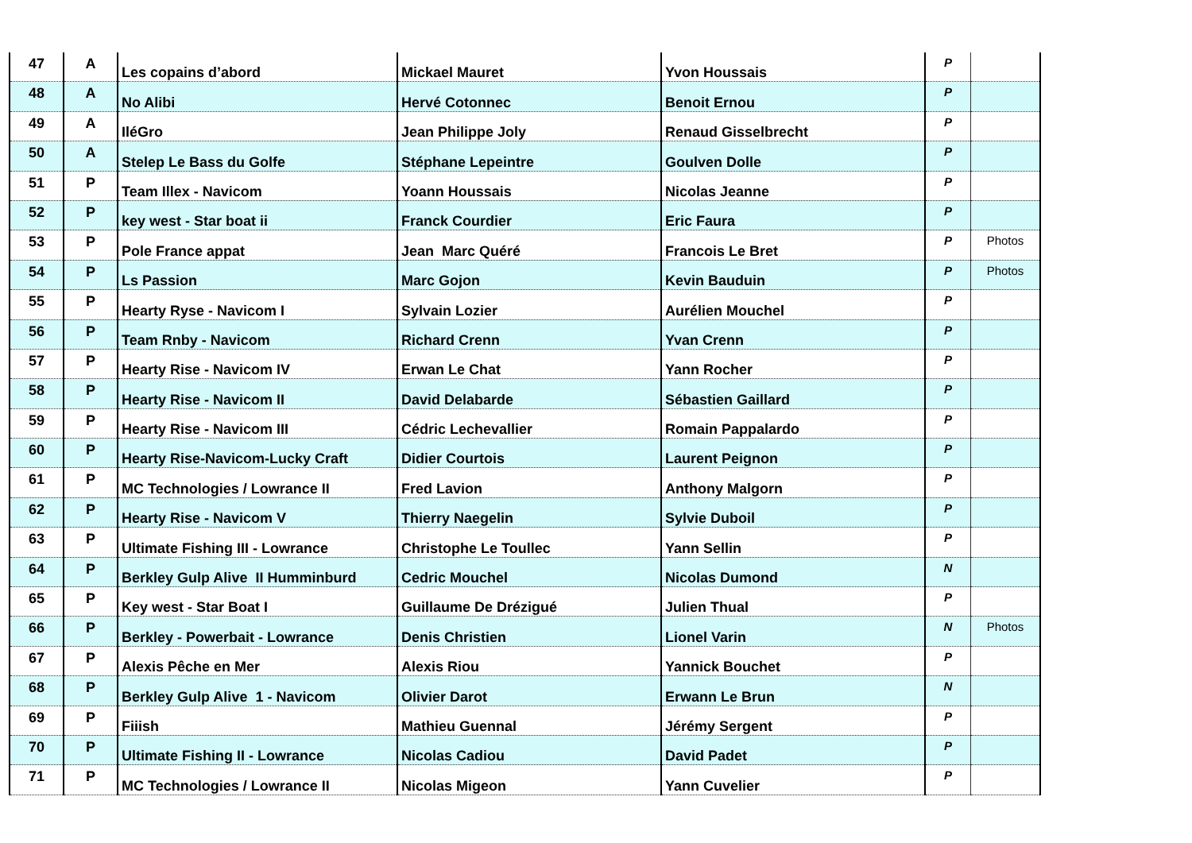| 47 | A | Les copains d’abord | Mickael Mauret | Yvon Houssais | P | |
| 48 | A | No Alibi | Hervé Cotonnec | Benoit Ernou | P | |
| 49 | A | IléGro | Jean Philippe Joly | Renaud Gisselbrecht | P | |
| 50 | A | Stelep Le Bass du Golfe | Stéphane Lepeintre | Goulven Dolle | P | |
| 51 | P | Team Illex - Navicom | Yoann Houssais | Nicolas Jeanne | P | |
| 52 | P | key west - Star boat ii | Franck Courdier | Eric Faura | P | |
| 53 | P | Pole France appat | Jean Marc Quéré | Francois Le Bret | P | Photos |
| 54 | P | Ls Passion | Marc Gojon | Kevin Bauduin | P | Photos |
| 55 | P | Hearty Ryse - Navicom I | Sylvain Lozier | Aurélien Mouchel | P | |
| 56 | P | Team Rnby - Navicom | Richard Crenn | Yvan Crenn | P | |
| 57 | P | Hearty Rise - Navicom IV | Erwan Le Chat | Yann Rocher | P | |
| 58 | P | Hearty Rise - Navicom II | David Delabarde | Sébastien Gaillard | P | |
| 59 | P | Hearty Rise - Navicom III | Cédric Lechevallier | Romain Pappalardo | P | |
| 60 | P | Hearty Rise-Navicom-Lucky Craft | Didier Courtois | Laurent Peignon | P | |
| 61 | P | MC Technologies / Lowrance II | Fred Lavion | Anthony Malgorn | P | |
| 62 | P | Hearty Rise - Navicom V | Thierry Naegelin | Sylvie Duboil | P | |
| 63 | P | Ultimate Fishing III - Lowrance | Christophe Le Toullec | Yann Sellin | P | |
| 64 | P | Berkley Gulp Alive II Humminburd | Cedric Mouchel | Nicolas Dumond | N | |
| 65 | P | Key west - Star Boat I | Guillaume De Drézigué | Julien Thual | P | |
| 66 | P | Berkley - Powerbait - Lowrance | Denis Christien | Lionel Varin | N | Photos |
| 67 | P | Alexis Pêche en Mer | Alexis Riou | Yannick Bouchet | P | |
| 68 | P | Berkley Gulp Alive 1 - Navicom | Olivier Darot | Erwann Le Brun | N | |
| 69 | P | Fiiish | Mathieu Guennal | Jérémy Sergent | P | |
| 70 | P | Ultimate Fishing II - Lowrance | Nicolas Cadiou | David Padet | P | |
| 71 | P | MC Technologies / Lowrance II | Nicolas Migeon | Yann Cuvelier | P | |